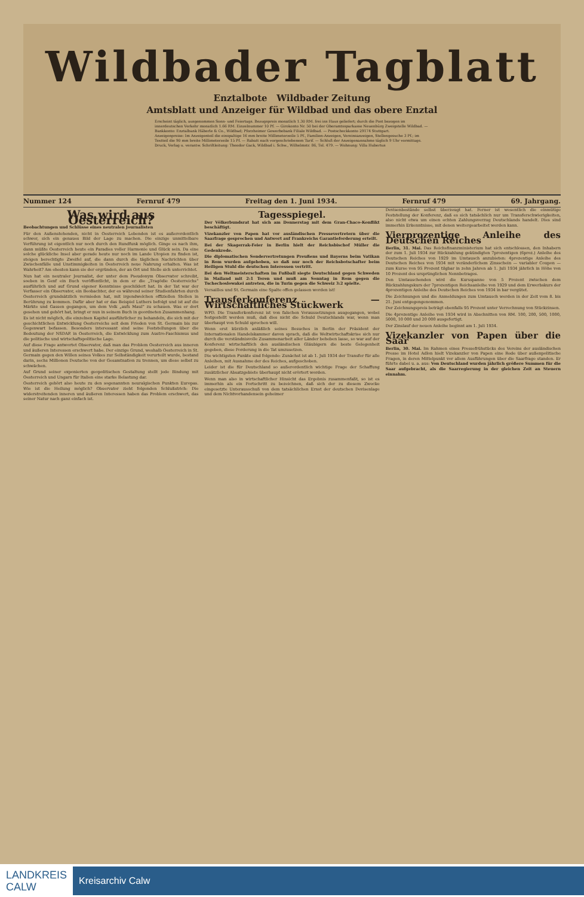Wildbader Tagblatt
Enztalbote Wildbader Zeitung
Amtsblatt und Anzeiger für Wildbad und das obere Enztal
Erscheint täglich, ausgenommen Sonn- und Feiertags. Bezugspreis monatlich 1.30 RM. frei ins Haus geliefert; durch die Post bezogen im innerdeutschen Verkehr monatlich 1.66 RM. Einzelnummer 10 Pf. — Girokonto Nr. 50 bei der Oberamtssparkasse Neuenbürg Zweigstelle Wildbad. — Bankkonto: Enztalbank Häberle & Co., Wildbad; Pforzheimer Gewerbebank Filiale Wildbad. — Postscheckkonto 29174 Stuttgart.
Anzeigenpreise: Im Anzeigenteil die einspaltige 16 mm breite Millimeterzeile 5 Pf., Familien-Anzeigen, Vereinsanzeigen, Stellengesuche 3 Pf.; im Textteil die 90 mm breite Millimeterzeile 15 Pf. — Rabatt nach vorgeschriebenem Tarif. — Schluß der Anzeigenannahme täglich 9 Uhr vormittags.
Druck, Verlag u. verantw. Schriftleitung: Theodor Gack, Wildbad i. Schw., Wilhelmstr. 86, Tel. 479. — Wohnung: Villa Hubertus
Nummer 124 Fernruf 479 Freitag den 1. Juni 1934. Fernruf 479 69. Jahrgang.
Was wird aus Oesterreich?
Beobachtungen und Schlüsse eines neutralen Journalisten
Für den Außenstehenden, nicht in Oesterreich Lebenden ist es außerordentlich schwer, sich ein genaues Bild der Lage zu machen. Die einzige unmittelbare Verführung ist eigentlich nur noch durch den Rundfunk möglich. Ginge es nach ihm, dann müßte Oesterreich heute ein Paradies voller Harmonie und Glück sein. Da eine solche glückliche Insel aber gerade heute nur noch im Lande Utopien zu finden ist, steigen berechtigte Zweifel auf, die dann durch die täglichen Nachrichten über Zwischenfälle und Unstimmigkeiten in Oesterreich neue Nahrung erhalten. Was ist Wahrheit? Am ehesten kann sie der ergründen, der an Ort und Stelle sich unterrichtet.
Nun hat ein neutraler Journalist, der unter dem Pseudonym Observator schreibt, soeben in Genf ein Buch veröffentlicht, in dem er die „Tragödie Oesterreichs“ ausführlich und auf Grund eigener Kenntnisse geschildert hat. In der Tat war der Verfasser ein Observator, ein Beobachter, der es während seiner Studienfahrten durch Oesterreich grundsätzlich vermieden hat, mit irgendwelchen offiziellen Stellen in Berührung zu kommen. Dafür aber hat er das Beispiel Luthers befolgt und ist auf die Märkte und Gassen gegangen, um dem Volk „aufs Maul“ zu schauen. Was er dort gesehen und gehört hat, bringt er nun in seinem Buch in geordneten Zusammenhang.
Es ist nicht möglich, die einzelnen Kapitel ausführlicher zu behandeln, die sich mit der geschichtlichen Entwicklung Oesterreichs seit dem Frieden von St. Germain bis zur Gegenwart befassen. Besonders interessant sind seine Feststellungen über die Bedeutung der NSDAP. in Oesterreich, die Entwicklung zum Austro-Faschismus und die politische und wirtschaftspolitische Lage.
Auf diese Frage antwortet Observator, daß man das Problem Oesterreich aus inneren und äußeren Interessen erschwert habe. Der einzige Grund, weshalb Oesterreich in St. Germain gegen den Willen seines Volkes zur Selbständigkeit verurteilt wurde, bestand darin, sechs Millionen Deutsche von der Gesamtnation zu trennen, um diese selbst zu schwächen.
Auf Grund seiner exponierten geopolitischen Gestaltung stellt jede Bindung mit Oesterreich und Ungarn für Italien eine starke Belastung dar.
Oesterreich gehört also heute zu den sogenannten neuralgischen Punkten Europas. Wie ist die Heilung möglich? Observator zieht folgenden Schlußstrich: Die widerstreitenden inneren und äußeren Interessen haben das Problem erschwert, das seiner Natur nach ganz einfach ist.
Tagesspiegel.
Der Völkerbundsrat hat sich am Donnerstag mit dem Gran-Chaco-Konflikt beschäftigt.
Vizekanzler von Papen hat vor ausländischen Pressevertretern über die Saarfrage gesprochen und Antwort auf Frankreichs Garantieforderung erteilt.
Bei der Skagerrak-Feier in Berlin hielt der Reichsbischof Müller die Gedenkrede.
Die diplomatischen Sondervertretungen Preußens und Bayerns beim Vatikan in Rom wurden aufgehoben, so daß nur noch der Reichsbotschafter beim Heiligen Stuhl die deutschen Interessen vertritt.
Bei den Weltmeisterschaften im Fußball siegte Deutschland gegen Schweden in Mailand mit 2:1 Toren und muß am Sonntag in Rom gegen die Tschechoslowakei antreten, die in Turin gegen die Schweiz 3:2 spielte.
Versailles und St. Germain eine Spalte offen gelassen worden ist!
Transferkonferenz — Wirtschaftliches Stückwerk
WPD. Die Transferkonferenz ist von falschen Voraussetzungen ausgegangen, wobei festgestellt werden muß, daß dies nicht die Schuld Deutschlands war, wenn man überhaupt von Schuld sprechen will.
Wenn erst kürzlich anläßlich seines Besuches in Berlin der Präsident der Internationalen Handelskammer davon sprach, daß die Weltwirtschaftskrise sich nur durch die verständnisvolle Zusammenarbeit aller Länder beheben lasse, so war auf der Konferenz wirtschaftlich den ausländischen Gläubigern die beste Gelegenheit gegeben, diese Forderung in die Tat umzusetzen.
Die wichtigsten Punkte sind folgende: Zunächst ist ab 1. Juli 1934 der Transfer für alle Anleihen, mit Ausnahme der des Reiches, aufgeschoben.
Leider ist die für Deutschland so außerordentlich wichtige Frage der Schaffung zusätzlicher Absatzgebiete überhaupt nicht erörtert worden.
Wenn man also in wirtschaftlicher Hinsicht das Ergebnis zusammenfaßt, so ist es immerhin als ein Fortschritt zu bezeichnen, daß sich der zu diesem Zwecke eingesetzte Unterausschuß von dem tatsächlichen Ernst der deutschen Devisenlage und dem Nichtvorhandensein geheimer
Devisenbestände selbst überzeugt hat. Ferner ist wesentlich die einmütige Feststellung der Konferenz, daß es sich tatsächlich nur um Transferschwierigkeiten, also nicht etwa um einen echten Zahlungsverzug Deutschlands handelt. Dies sind immerhin Erkenntnisse, mit denen weitergearbeitet werden kann.
Vierprozentige Anleihe des Deutschen Reiches
Berlin, 31. Mai. Das Reichsfinanzministerium hat sich entschlossen, den Inhabern der zum 1. Juli 1934 zur Rückzahlung gekündigten 7prozentigen (6proz.) Anleihe des Deutschen Reiches von 1929 im Umtausch anzubieten: 4prozentige Anleihe des Deutschen Reiches von 1934 mit veränderlichem Zinsschein — variabler Coupon — zum Kurse von 95 Prozent tilgbar in zehn Jahren ab 1. Juli 1934 jährlich in Höhe von 10 Prozent des ursprünglichen Nennbetrages.
Den Umtauschenden wird die Kursspanne von 5 Prozent zwischen dem Rückzahlungskurs der 7prozentigen Reichsanleihe von 1929 und dem Erwerbskurs der 4prozentigen Anleihe des Deutschen Reiches von 1934 in bar vergütet.
Die Zeichnungen und die Anmeldungen zum Umtausch werden in der Zeit vom 8. bis 21. Juni entgegengenommen.
Der Zeichnungspreis beträgt ebenfalls 95 Prozent unter Verrechnung von Stückzinsen.
Die 4prozentige Anleihe von 1934 wird in Abschnitten von RM. 100, 200, 500, 1000, 5000, 10 000 und 20 000 ausgefertigt.
Der Zinslauf der neuen Anleihe beginnt am 1. Juli 1934.
Vizekanzler von Papen über die Saar
Berlin, 30. Mai. Im Rahmen eines Pressefrühstücks des Vereins der ausländischen Presse im Hotel Adlon hielt Vizekanzler von Papen eine Rede über außenpolitische Fragen, in deren Mittelpunkt vor allem Ausführungen über die Saarfrage standen. Er führte dabei u. a. aus: Von Deutschland wurden jährlich größere Summen für die Saar aufgebracht, als die Saarregierung in der gleichen Zeit an Steuern einnahm.
LANDKREIS
CALW
Kreisarchiv Calw